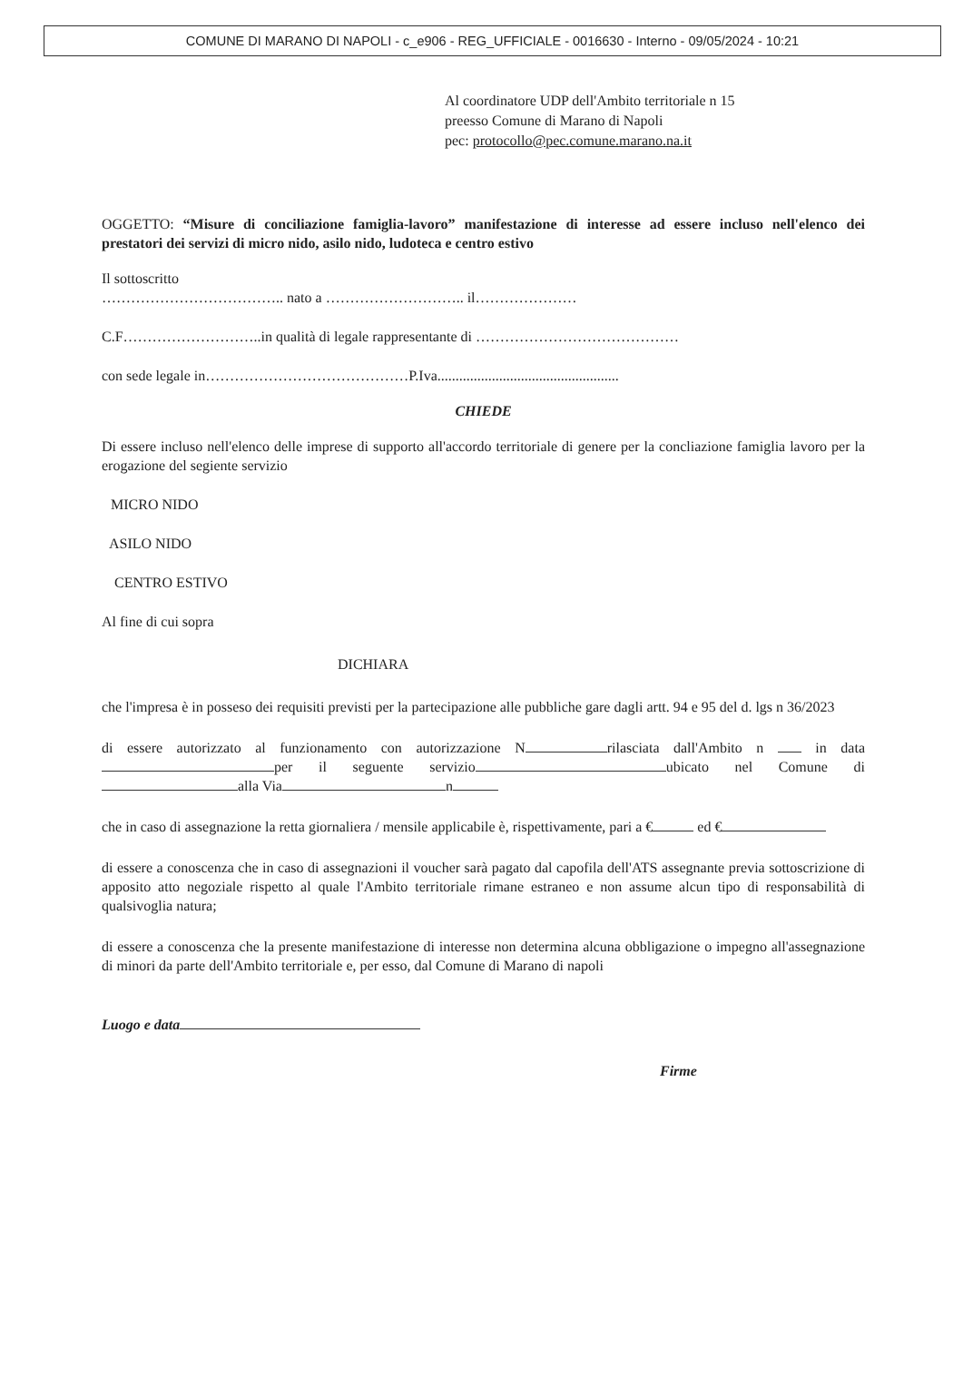COMUNE DI MARANO DI NAPOLI - c_e906 - REG_UFFICIALE - 0016630 - Interno - 09/05/2024 - 10:21
Al coordinatore UDP dell'Ambito territoriale n 15
preesso Comune di Marano di Napoli
pec: protocollo@pec.comune.marano.na.it
OGGETTO: “Misure di conciliazione famiglia-lavoro” manifestazione di interesse ad essere incluso nell'elenco dei prestatori dei servizi di micro nido, asilo nido, ludoteca e centro estivo
Il sottoscritto
……………………………….. nato a ……………………….. il…………………
C.F………………………..in qualità di legale rappresentante di ……………………………………
con sede legale in……………………………………P.Iva..................................................
CHIEDE
Di essere incluso nell'elenco delle imprese di supporto all'accordo territoriale di genere per la concliazione famiglia lavoro per la erogazione del segiente servizio
MICRO NIDO
ASILO NIDO
CENTRO ESTIVO
Al fine di cui sopra
DICHIARA
che l'impresa è in posseso dei requisiti previsti per la partecipazione alle pubbliche gare dagli artt. 94 e 95 del d. lgs n 36/2023
di essere autorizzato al funzionamento con autorizzazione N rilasciata dall'Ambito n in data per il seguente servizio ubicato nel Comune di alla Via n
che in caso di assegnazione la retta giornaliera / mensile applicabile è, rispettivamente, pari a € ed €
di essere a conoscenza che in caso di assegnazioni il voucher sarà pagato dal capofila dell'ATS assegnante previa sottoscrizione di apposito atto negoziale rispetto al quale l'Ambito territoriale rimane estraneo e non assume alcun tipo di responsabilità di qualsivoglia natura;
di essere a conoscenza che la presente manifestazione di interesse non determina alcuna obbligazione o impegno all'assegnazione di minori da parte dell'Ambito territoriale e, per esso, dal Comune di Marano di napoli
Luogo e data
Firme